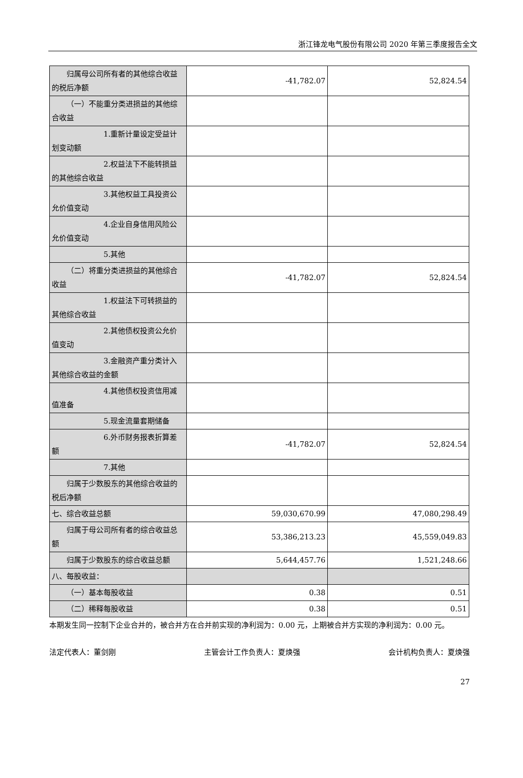浙江锋龙电气股份有限公司 2020 年第三季度报告全文
| 归属母公司所有者的其他综合收益的税后净额 | -41,782.07 | 52,824.54 |
| （一）不能重分类进损益的其他综合收益 | | |
| 1.重新计量设定受益计划变动额 | | |
| 2.权益法下不能转损益的其他综合收益 | | |
| 3.其他权益工具投资公允价值变动 | | |
| 4.企业自身信用风险公允价值变动 | | |
| 5.其他 | | |
| （二）将重分类进损益的其他综合收益 | -41,782.07 | 52,824.54 |
| 1.权益法下可转损益的其他综合收益 | | |
| 2.其他债权投资公允价值变动 | | |
| 3.金融资产重分类计入其他综合收益的金额 | | |
| 4.其他债权投资信用减值准备 | | |
| 5.现金流量套期储备 | | |
| 6.外币财务报表折算差额 | -41,782.07 | 52,824.54 |
| 7.其他 | | |
| 归属于少数股东的其他综合收益的税后净额 | | |
| 七、综合收益总额 | 59,030,670.99 | 47,080,298.49 |
| 归属于母公司所有者的综合收益总额 | 53,386,213.23 | 45,559,049.83 |
| 归属于少数股东的综合收益总额 | 5,644,457.76 | 1,521,248.66 |
| 八、每股收益： | | |
| （一）基本每股收益 | 0.38 | 0.51 |
| （二）稀释每股收益 | 0.38 | 0.51 |
本期发生同一控制下企业合并的，被合并方在合并前实现的净利润为：0.00 元，上期被合并方实现的净利润为：0.00 元。
法定代表人：董剑刚 主管会计工作负责人：夏焕强 会计机构负责人：夏焕强
27